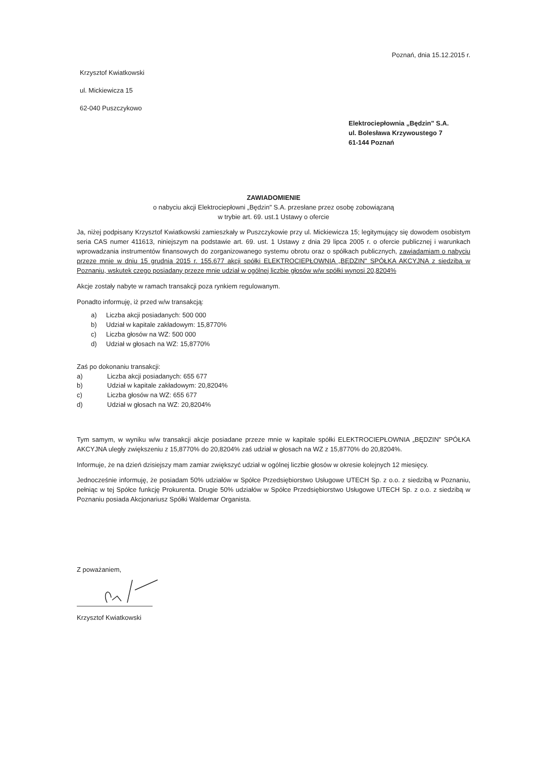Poznań, dnia 15.12.2015 r.
Krzysztof Kwiatkowski
ul. Mickiewicza 15
62-040 Puszczykowo
Elektrociepłownia „Będzin" S.A.
ul. Bolesława Krzywoustego 7
61-144 Poznań
ZAWIADOMIENIE
o nabyciu akcji Elektrociepłowni „Będzin" S.A. przesłane przez osobę zobowiązaną
w trybie art. 69. ust.1 Ustawy o ofercie
Ja, niżej podpisany Krzysztof Kwiatkowski zamieszkały w Puszczykowie przy ul. Mickiewicza 15; legitymujący się dowodem osobistym seria CAS numer 411613, niniejszym na podstawie art. 69. ust. 1 Ustawy z dnia 29 lipca 2005 r. o ofercie publicznej i warunkach wprowadzania instrumentów finansowych do zorganizowanego systemu obrotu oraz o spółkach publicznych, zawiadamiam o nabyciu przeze mnie w dniu 15 grudnia 2015 r. 155.677 akcji spółki ELEKTROCIEPŁOWNIA „BĘDZIN" SPÓŁKA AKCYJNA z siedzibą w Poznaniu, wskutek czego posiadany przeze mnie udział w ogólnej liczbie głosów w/w spółki wynosi 20,8204%
Akcje zostały nabyte w ramach transakcji poza rynkiem regulowanym.
Ponadto informuję, iż przed w/w transakcją:
a) Liczba akcji posiadanych: 500 000
b) Udział w kapitale zakładowym: 15,8770%
c) Liczba głosów na WZ: 500 000
d) Udział w głosach na WZ: 15,8770%
Zaś po dokonaniu transakcji:
a) Liczba akcji posiadanych: 655 677
b) Udział w kapitale zakładowym: 20,8204%
c) Liczba głosów na WZ: 655 677
d) Udział w głosach na WZ: 20,8204%
Tym samym, w wyniku w/w transakcji akcje posiadane przeze mnie w kapitale spółki ELEKTROCIEPŁOWNIA „BĘDZIN" SPÓŁKA AKCYJNA uległy zwiększeniu z 15,8770% do 20,8204% zaś udział w głosach na WZ z 15,8770% do 20,8204%.
Informuje, że na dzień dzisiejszy mam zamiar zwiększyć udział w ogólnej liczbie głosów w okresie kolejnych 12 miesięcy.
Jednocześnie informuję, że posiadam 50% udziałów w Spółce Przedsiębiorstwo Usługowe UTECH Sp. z o.o. z siedzibą w Poznaniu, pełniąc w tej Spółce funkcję Prokurenta. Drugie 50% udziałów w Spółce Przedsiębiorstwo Usługowe UTECH Sp. z o.o. z siedzibą w Poznaniu posiada Akcjonariusz Spółki Waldemar Organista.
Z poważaniem,
Krzysztof Kwiatkowski